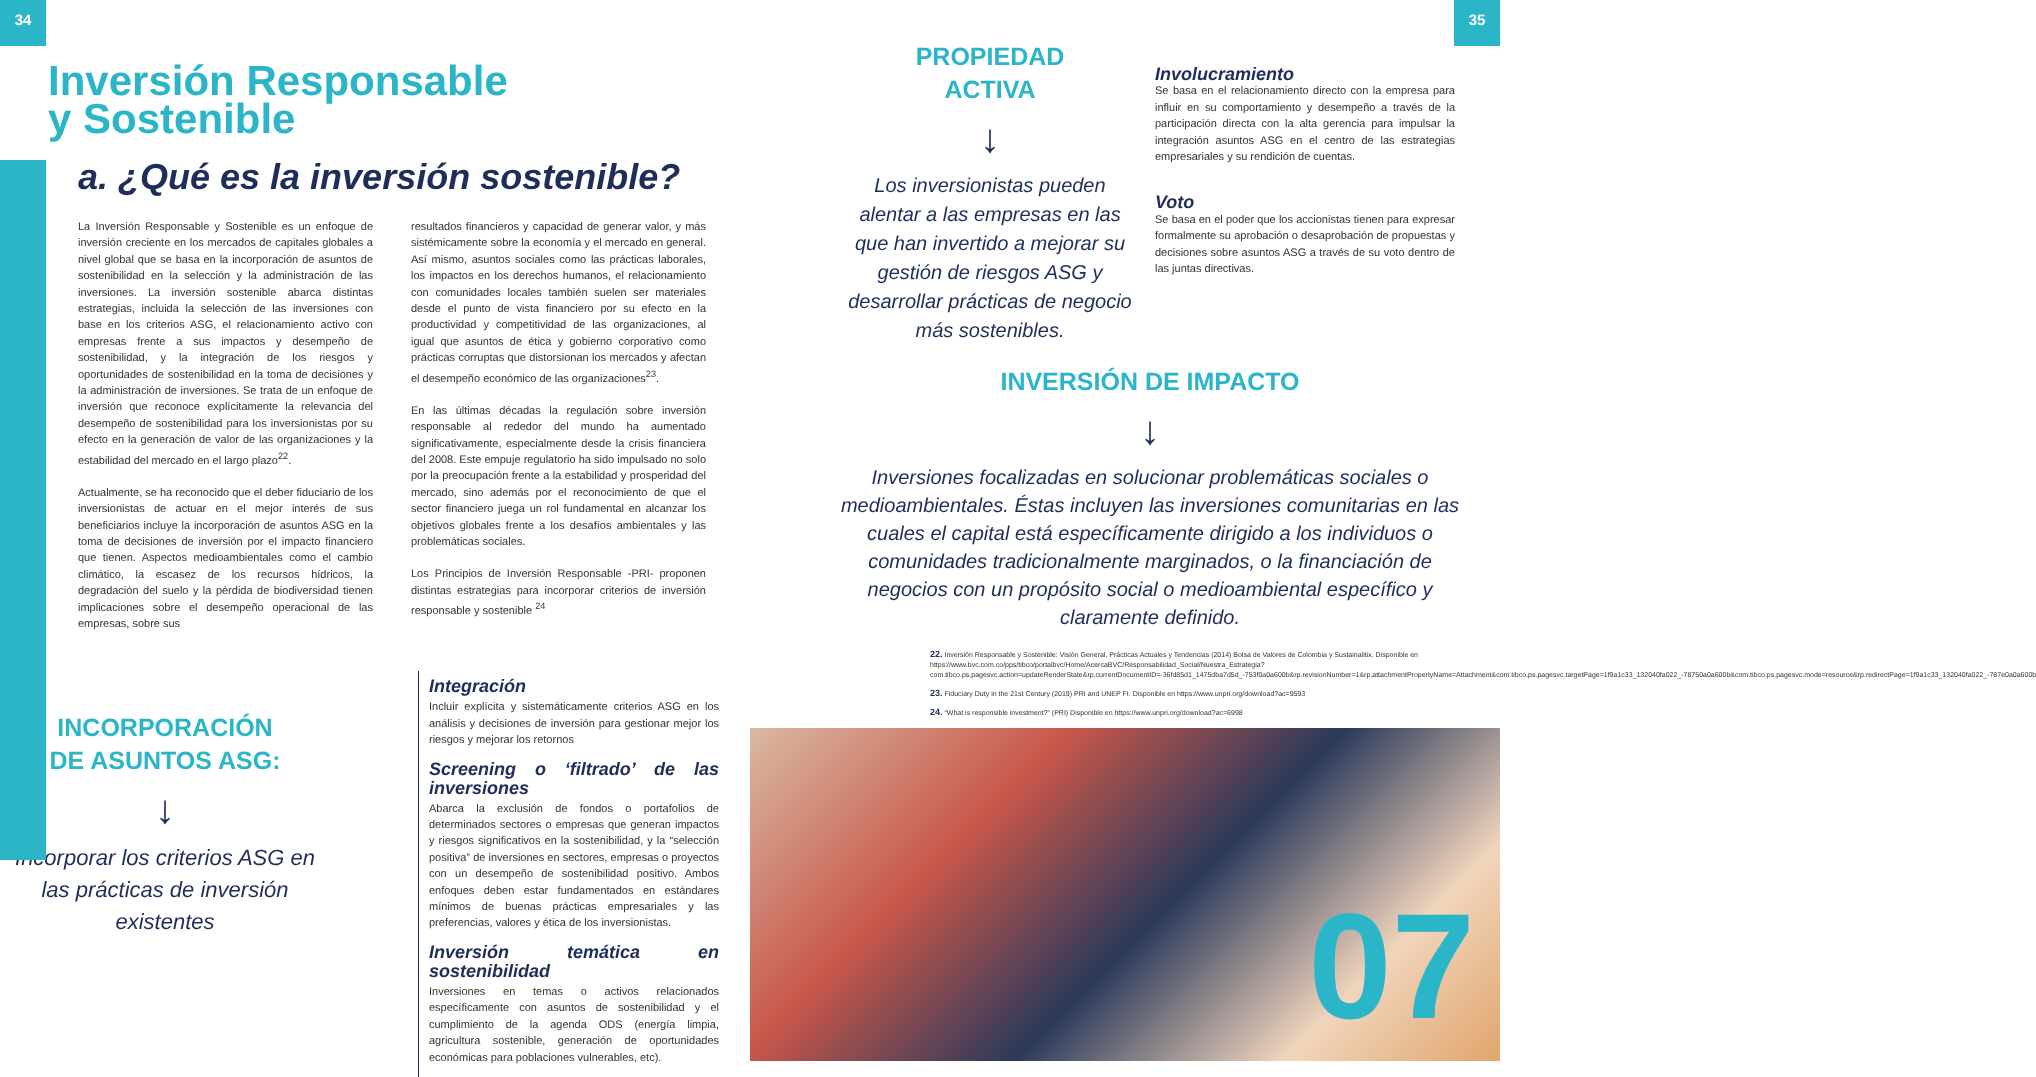34
Inversión Responsable
y Sostenible
a. ¿Qué es la inversión sostenible?
La Inversión Responsable y Sostenible es un enfoque de inversión creciente en los mercados de capitales globales a nivel global que se basa en la incorporación de asuntos de sostenibilidad en la selección y la administración de las inversiones. La inversión sostenible abarca distintas estrategias, incluida la selección de las inversiones con base en los criterios ASG, el relacionamiento activo con empresas frente a sus impactos y desempeño de sostenibilidad, y la integración de los riesgos y oportunidades de sostenibilidad en la toma de decisiones y la administración de inversiones. Se trata de un enfoque de inversión que reconoce explícitamente la relevancia del desempeño de sostenibilidad para los inversionistas por su efecto en la generación de valor de las organizaciones y la estabilidad del mercado en el largo plazo<sup>22</sup>.
Actualmente, se ha reconocido que el deber fiduciario de los inversionistas de actuar en el mejor interés de sus beneficiarios incluye la incorporación de asuntos ASG en la toma de decisiones de inversión por el impacto financiero que tienen. Aspectos medioambientales como el cambio climático, la escasez de los recursos hídricos, la degradación del suelo y la pérdida de biodiversidad tienen implicaciones sobre el desempeño operacional de las empresas, sobre sus
resultados financieros y capacidad de generar valor, y más sistémicamente sobre la economía y el mercado en general. Así mismo, asuntos sociales como las prácticas laborales, los impactos en los derechos humanos, el relacionamiento con comunidades locales también suelen ser materiales desde el punto de vista financiero por su efecto en la productividad y competitividad de las organizaciones, al igual que asuntos de ética y gobierno corporativo como prácticas corruptas que distorsionan los mercados y afectan el desempeño económico de las organizaciones<sup>23</sup>.
En las últimas décadas la regulación sobre inversión responsable al rededor del mundo ha aumentado significativamente, especialmente desde la crisis financiera del 2008. Este empuje regulatorio ha sido impulsado no solo por la preocupación frente a la estabilidad y prosperidad del mercado, sino además por el reconocimiento de que el sector financiero juega un rol fundamental en alcanzar los objetivos globales frente a los desafíos ambientales y las problemáticas sociales.
Los Principios de Inversión Responsable -PRI- proponen distintas estrategias para incorporar criterios de inversión responsable y sostenible <sup>24</sup>
INCORPORACIÓN
DE ASUNTOS ASG:
↓
Incorporar los criterios ASG en las prácticas de inversión existentes
Integración
Incluir explícita y sistemáticamente criterios ASG en los análisis y decisiones de inversión para gestionar mejor los riesgos y mejorar los retornos
Screening o ‘filtrado’ de las inversiones
Abarca la exclusión de fondos o portafolios de determinados sectores o empresas que generan impactos y riesgos significativos en la sostenibilidad, y la “selección positiva” de inversiones en sectores, empresas o proyectos con un desempeño de sostenibilidad positivo. Ambos enfoques deben estar fundamentados en estándares mínimos de buenas prácticas empresariales y las preferencias, valores y ética de los inversionistas.
Inversión temática en sostenibilidad
Inversiones en temas o activos relacionados específicamente con asuntos de sostenibilidad y el cumplimiento de la agenda ODS (energía limpia, agricultura sostenible, generación de oportunidades económicas para poblaciones vulnerables, etc).
35
PROPIEDAD
ACTIVA
↓
Los inversionistas pueden alentar a las empresas en las que han invertido a mejorar su gestión de riesgos ASG y desarrollar prácticas de negocio más sostenibles.
Involucramiento
Se basa en el relacionamiento directo con la empresa para influir en su comportamiento y desempeño a través de la participación directa con la alta gerencia para impulsar la integración asuntos ASG en el centro de las estrategias empresariales y su rendición de cuentas.
Voto
Se basa en el poder que los accionistas tienen para expresar formalmente su aprobación o desaprobación de propuestas y decisiones sobre asuntos ASG a través de su voto dentro de las juntas directivas.
INVERSIÓN DE IMPACTO
↓
Inversiones focalizadas en solucionar problemáticas sociales o medioambientales. Éstas incluyen las inversiones comunitarias en las cuales el capital está específicamente dirigido a los individuos o comunidades tradicionalmente marginados, o la financiación de negocios con un propósito social o medioambiental específico y claramente definido.
22. Inversión Responsable y Sostenible: Visión General, Prácticas Actuales y Tendencias (2014) Bolsa de Valores de Colombia y Sustainalitix. Disponible en https://www.bvc.com.co/pps/tibco/portalbvc/Home/AcercaBVC/Responsabilidad_Social/Nuestra_Estrategia?com.tibco.ps.pagesvc.action=updateRenderState&rp.currentDocumentID=-36fd85d1_1475dba7d5d_-753f0a0a600b&rp.revisionNumber=1&rp.attachmentPropertyName=Attachment&com.tibco.ps.pagesvc.targetPage=1f9a1c33_132040fa022_-78750a0a600b&com.tibco.ps.pagesvc.mode=resource&rp.redirectPage=1f9a1c33_132040fa022_-787e0a0a600b
23. Fiduciary Duty in the 21st Century (2019) PRI and UNEP FI. Disponible en https://www.unpri.org/download?ac=9593
24. “What is responsible investment?” (PRI) Disponible en https://www.unpri.org/download?ac=6998
07